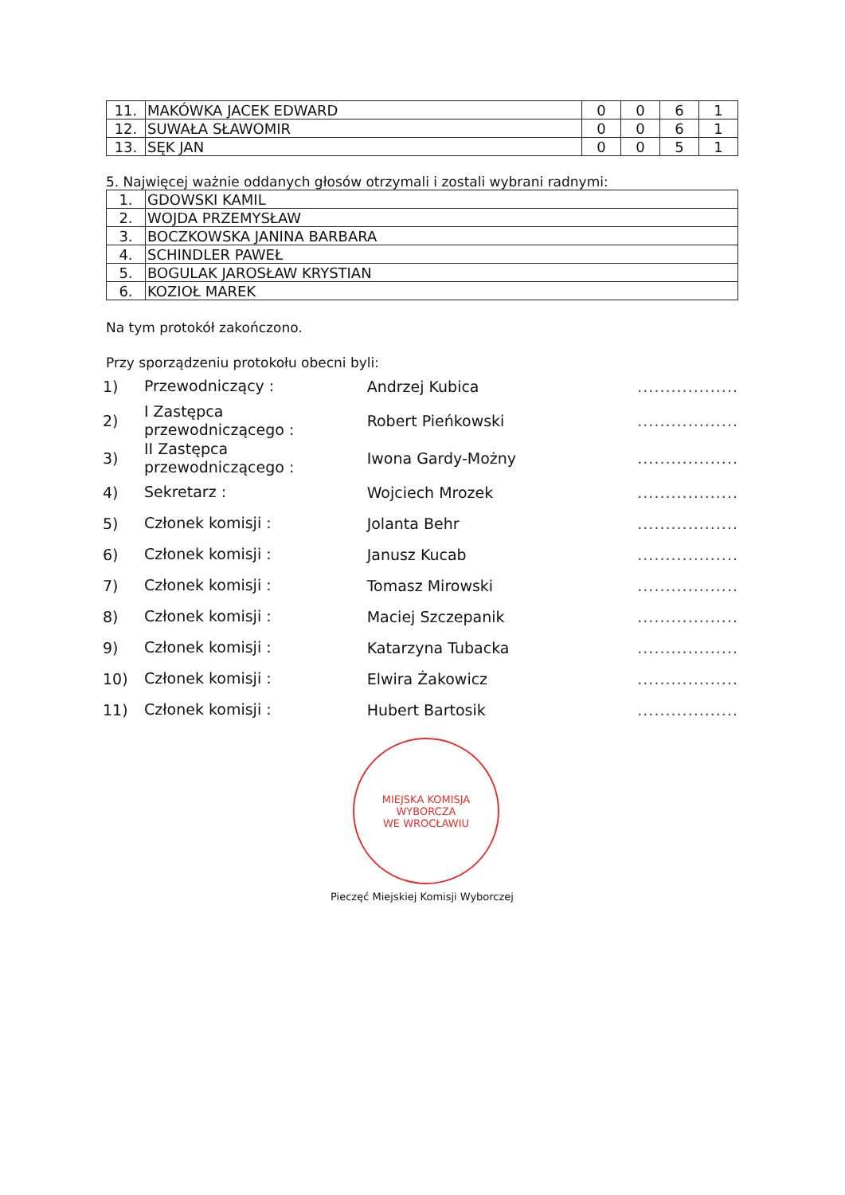| 11. | MAKÓWKA JACEK EDWARD | 0 | 0 | 6 | 1 |
| 12. | SUWAŁA SŁAWOMIR | 0 | 0 | 6 | 1 |
| 13. | SĘK JAN | 0 | 0 | 5 | 1 |
5. Najwięcej ważnie oddanych głosów otrzymali i zostali wybrani radnymi:
| 1. | GDOWSKI KAMIL |
| 2. | WOJDA PRZEMYSŁAW |
| 3. | BOCZKOWSKA JANINA BARBARA |
| 4. | SCHINDLER PAWEŁ |
| 5. | BOGULAK JAROSŁAW KRYSTIAN |
| 6. | KOZIOŁ MAREK |
Na tym protokół zakończono.
Przy sporządzeniu protokołu obecni byli:
1) Przewodniczący : Andrzej Kubica..................
2) I Zastępca przewodniczącego : Robert Pieńkowski..................
3) II Zastępca przewodniczącego : Iwona Gardy-Możny..................
4) Sekretarz : Wojciech Mrozek..................
5) Członek komisji : Jolanta Behr..................
6) Członek komisji : Janusz Kucab..................
7) Członek komisji : Tomasz Mirowski..................
8) Członek komisji : Maciej Szczepanik..................
9) Członek komisji : Katarzyna Tubacka..................
10) Członek komisji : Elwira Żakowicz..................
11) Członek komisji : Hubert Bartosik..................
MIEJSKA KOMISJA WYBORCZA
WE WROCŁAWIU
Pieczęć Miejskiej Komisji Wyborczej